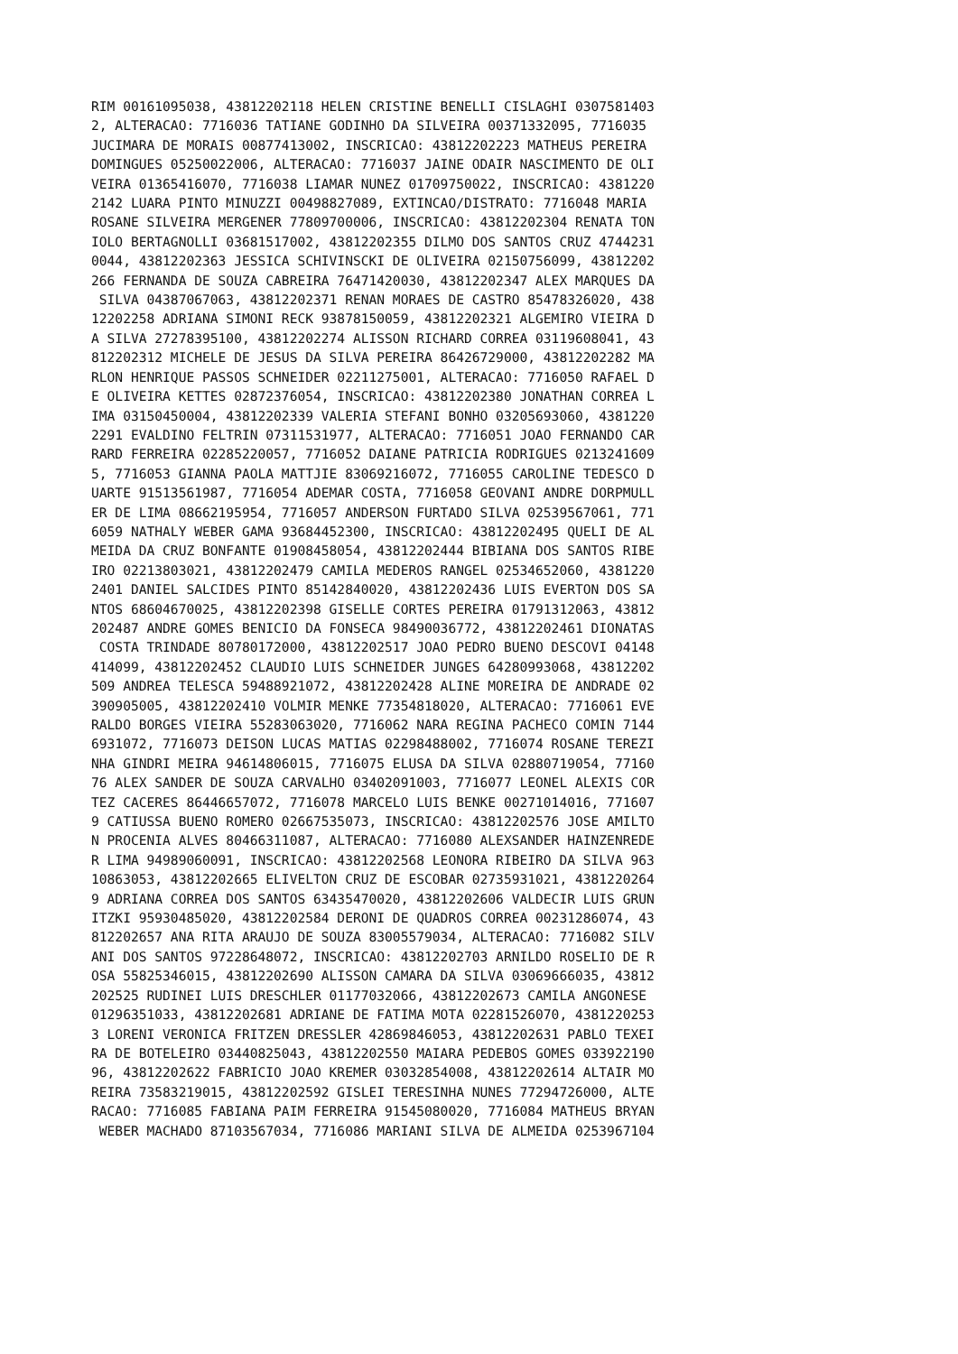RIM 00161095038, 43812202118 HELEN CRISTINE BENELLI CISLAGHI 0307581403
2, ALTERACAO: 7716036 TATIANE GODINHO DA SILVEIRA 00371332095, 7716035
JUCIMARA DE MORAIS 00877413002, INSCRICAO: 43812202223 MATHEUS PEREIRA
DOMINGUES 05250022006, ALTERACAO: 7716037 JAINE ODAIR NASCIMENTO DE OLI
VEIRA 01365416070, 7716038 LIAMAR NUNEZ 01709750022, INSCRICAO: 4381220
2142 LUARA PINTO MINUZZI 00498827089, EXTINCAO/DISTRATO: 7716048 MARIA
ROSANE SILVEIRA MERGENER 77809700006, INSCRICAO: 43812202304 RENATA TON
IOLO BERTAGNOLLI 03681517002, 43812202355 DILMO DOS SANTOS CRUZ 4744231
0044, 43812202363 JESSICA SCHIVINSCKI DE OLIVEIRA 02150756099, 43812202
266 FERNANDA DE SOUZA CABREIRA 76471420030, 43812202347 ALEX MARQUES DA
 SILVA 04387067063, 43812202371 RENAN MORAES DE CASTRO 85478326020, 438
12202258 ADRIANA SIMONI RECK 93878150059, 43812202321 ALGEMIRO VIEIRA D
A SILVA 27278395100, 43812202274 ALISSON RICHARD CORREA 03119608041, 43
812202312 MICHELE DE JESUS DA SILVA PEREIRA 86426729000, 43812202282 MA
RLON HENRIQUE PASSOS SCHNEIDER 02211275001, ALTERACAO: 7716050 RAFAEL D
E OLIVEIRA KETTES 02872376054, INSCRICAO: 43812202380 JONATHAN CORREA L
IMA 03150450004, 43812202339 VALERIA STEFANI BONHO 03205693060, 4381220
2291 EVALDINO FELTRIN 07311531977, ALTERACAO: 7716051 JOAO FERNANDO CAR
RARD FERREIRA 02285220057, 7716052 DAIANE PATRICIA RODRIGUES 0213241609
5, 7716053 GIANNA PAOLA MATTJIE 83069216072, 7716055 CAROLINE TEDESCO D
UARTE 91513561987, 7716054 ADEMAR COSTA, 7716058 GEOVANI ANDRE DORPMULL
ER DE LIMA 08662195954, 7716057 ANDERSON FURTADO SILVA 02539567061, 771
6059 NATHALY WEBER GAMA 93684452300, INSCRICAO: 43812202495 QUELI DE AL
MEIDA DA CRUZ BONFANTE 01908458054, 43812202444 BIBIANA DOS SANTOS RIBE
IRO 02213803021, 43812202479 CAMILA MEDEROS RANGEL 02534652060, 4381220
2401 DANIEL SALCIDES PINTO 85142840020, 43812202436 LUIS EVERTON DOS SA
NTOS 68604670025, 43812202398 GISELLE CORTES PEREIRA 01791312063, 43812
202487 ANDRE GOMES BENICIO DA FONSECA 98490036772, 43812202461 DIONATAS
 COSTA TRINDADE 80780172000, 43812202517 JOAO PEDRO BUENO DESCOVI 04148
414099, 43812202452 CLAUDIO LUIS SCHNEIDER JUNGES 64280993068, 43812202
509 ANDREA TELESCA 59488921072, 43812202428 ALINE MOREIRA DE ANDRADE 02
390905005, 43812202410 VOLMIR MENKE 77354818020, ALTERACAO: 7716061 EVE
RALDO BORGES VIEIRA 55283063020, 7716062 NARA REGINA PACHECO COMIN 7144
6931072, 7716073 DEISON LUCAS MATIAS 02298488002, 7716074 ROSANE TEREZI
NHA GINDRI MEIRA 94614806015, 7716075 ELUSA DA SILVA 02880719054, 77160
76 ALEX SANDER DE SOUZA CARVALHO 03402091003, 7716077 LEONEL ALEXIS COR
TEZ CACERES 86446657072, 7716078 MARCELO LUIS BENKE 00271014016, 771607
9 CATIUSSA BUENO ROMERO 02667535073, INSCRICAO: 43812202576 JOSE AMILTO
N PROCENIA ALVES 80466311087, ALTERACAO: 7716080 ALEXSANDER HAINZENREDE
R LIMA 94989060091, INSCRICAO: 43812202568 LEONORA RIBEIRO DA SILVA 963
10863053, 43812202665 ELIVELTON CRUZ DE ESCOBAR 02735931021, 4381220264
9 ADRIANA CORREA DOS SANTOS 63435470020, 43812202606 VALDECIR LUIS GRUN
ITZKI 95930485020, 43812202584 DERONI DE QUADROS CORREA 00231286074, 43
812202657 ANA RITA ARAUJO DE SOUZA 83005579034, ALTERACAO: 7716082 SILV
ANI DOS SANTOS 97228648072, INSCRICAO: 43812202703 ARNILDO ROSELIO DE R
OSA 55825346015, 43812202690 ALISSON CAMARA DA SILVA 03069666035, 43812
202525 RUDINEI LUIS DRESCHLER 01177032066, 43812202673 CAMILA ANGONESE
01296351033, 43812202681 ADRIANE DE FATIMA MOTA 02281526070, 4381220253
3 LORENI VERONICA FRITZEN DRESSLER 42869846053, 43812202631 PABLO TEXEI
RA DE BOTELEIRO 03440825043, 43812202550 MAIARA PEDEBOS GOMES 033922190
96, 43812202622 FABRICIO JOAO KREMER 03032854008, 43812202614 ALTAIR MO
REIRA 73583219015, 43812202592 GISLEI TERESINHA NUNES 77294726000, ALTE
RACAO: 7716085 FABIANA PAIM FERREIRA 91545080020, 7716084 MATHEUS BRYAN
 WEBER MACHADO 87103567034, 7716086 MARIANI SILVA DE ALMEIDA 0253967104